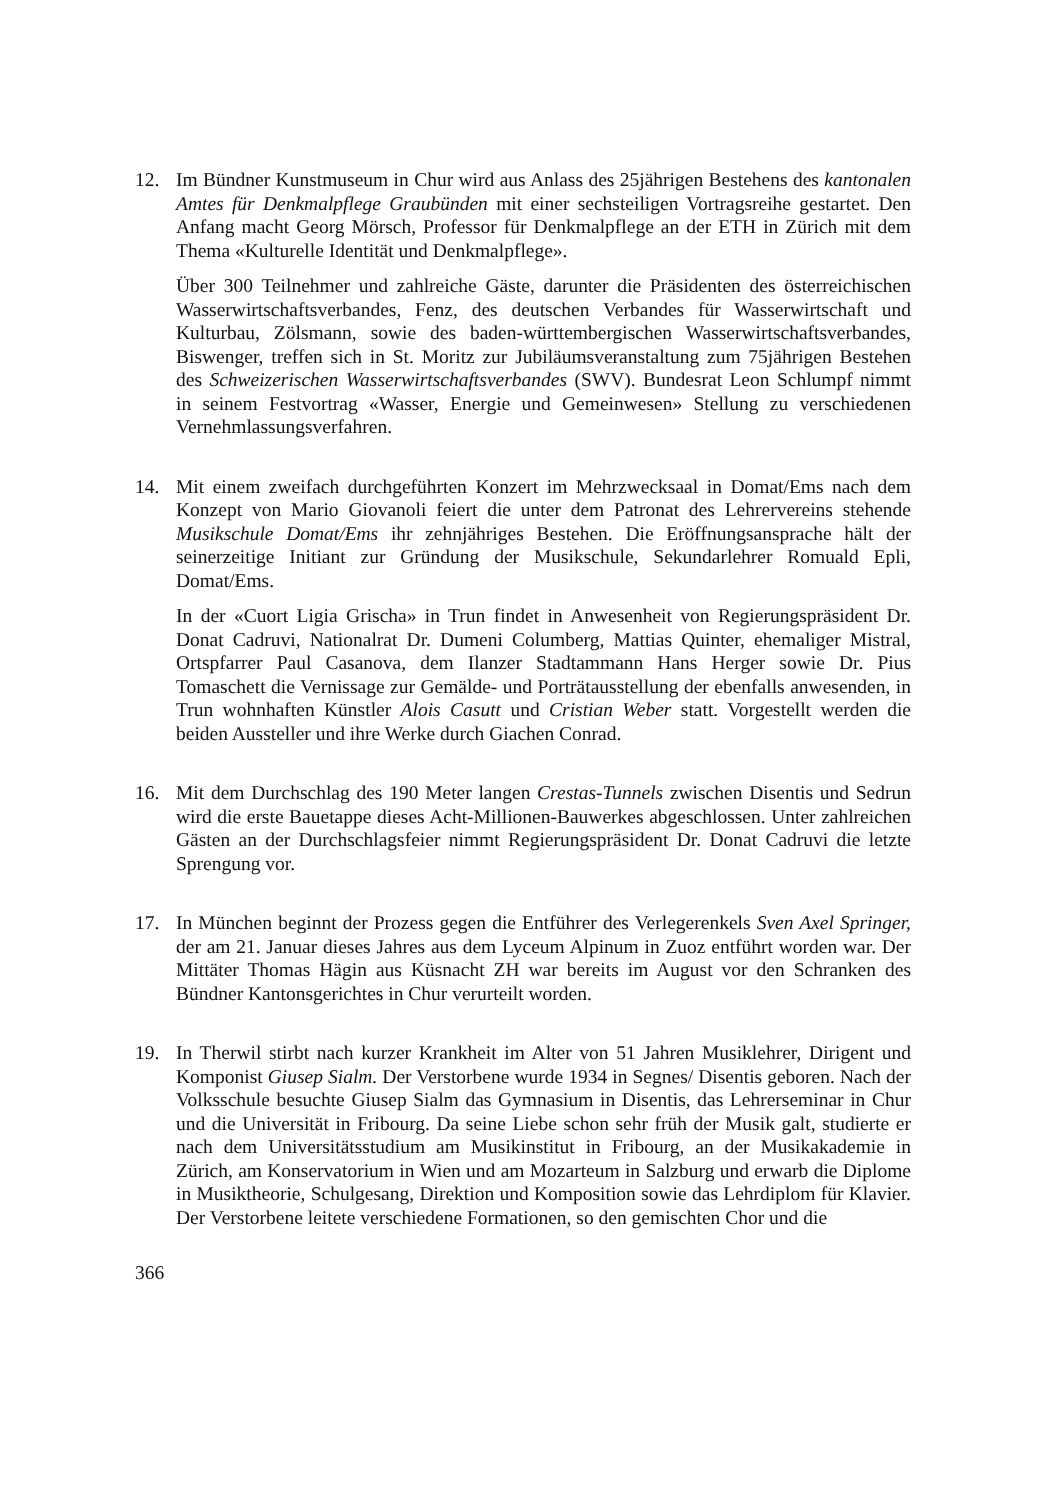12. Im Bündner Kunstmuseum in Chur wird aus Anlass des 25jährigen Bestehens des kantonalen Amtes für Denkmalpflege Graubünden mit einer sechsteiligen Vortragsreihe gestartet. Den Anfang macht Georg Mörsch, Professor für Denkmalpflege an der ETH in Zürich mit dem Thema «Kulturelle Identität und Denkmalpflege».
Über 300 Teilnehmer und zahlreiche Gäste, darunter die Präsidenten des österreichischen Wasserwirtschaftsverbandes, Fenz, des deutschen Verbandes für Wasserwirtschaft und Kulturbau, Zölsmann, sowie des baden-württembergischen Wasserwirtschaftsverbandes, Biswenger, treffen sich in St. Moritz zur Jubiläumsveranstaltung zum 75jährigen Bestehen des Schweizerischen Wasserwirtschaftsverbandes (SWV). Bundesrat Leon Schlumpf nimmt in seinem Festvortrag «Wasser, Energie und Gemeinwesen» Stellung zu verschiedenen Vernehmlassungsverfahren.
14. Mit einem zweifach durchgeführten Konzert im Mehrzwecksaal in Domat/Ems nach dem Konzept von Mario Giovanoli feiert die unter dem Patronat des Lehrervereins stehende Musikschule Domat/Ems ihr zehnjähriges Bestehen. Die Eröffnungsansprache hält der seinerzeitige Initiant zur Gründung der Musikschule, Sekundarlehrer Romuald Epli, Domat/Ems.
In der «Cuort Ligia Grischa» in Trun findet in Anwesenheit von Regierungspräsident Dr. Donat Cadruvi, Nationalrat Dr. Dumeni Columberg, Mattias Quinter, ehemaliger Mistral, Ortspfarrer Paul Casanova, dem Ilanzer Stadtammann Hans Herger sowie Dr. Pius Tomaschett die Vernissage zur Gemälde- und Porträtausstellung der ebenfalls anwesenden, in Trun wohnhaften Künstler Alois Casutt und Cristian Weber statt. Vorgestellt werden die beiden Aussteller und ihre Werke durch Giachen Conrad.
16. Mit dem Durchschlag des 190 Meter langen Crestas-Tunnels zwischen Disentis und Sedrun wird die erste Bauetappe dieses Acht-Millionen-Bauwerkes abgeschlossen. Unter zahlreichen Gästen an der Durchschlagsfeier nimmt Regierungspräsident Dr. Donat Cadruvi die letzte Sprengung vor.
17. In München beginnt der Prozess gegen die Entführer des Verlegerenkels Sven Axel Springer, der am 21. Januar dieses Jahres aus dem Lyceum Alpinum in Zuoz entführt worden war. Der Mittäter Thomas Hägin aus Küsnacht ZH war bereits im August vor den Schranken des Bündner Kantonsgerichtes in Chur verurteilt worden.
19. In Therwil stirbt nach kurzer Krankheit im Alter von 51 Jahren Musiklehrer, Dirigent und Komponist Giusep Sialm. Der Verstorbene wurde 1934 in Segnes/ Disentis geboren. Nach der Volksschule besuchte Giusep Sialm das Gymnasium in Disentis, das Lehrerseminar in Chur und die Universität in Fribourg. Da seine Liebe schon sehr früh der Musik galt, studierte er nach dem Universitätsstudium am Musikinstitut in Fribourg, an der Musikakademie in Zürich, am Konservatorium in Wien und am Mozarteum in Salzburg und erwarb die Diplome in Musiktheorie, Schulgesang, Direktion und Komposition sowie das Lehrdiplom für Klavier. Der Verstorbene leitete verschiedene Formationen, so den gemischten Chor und die
366